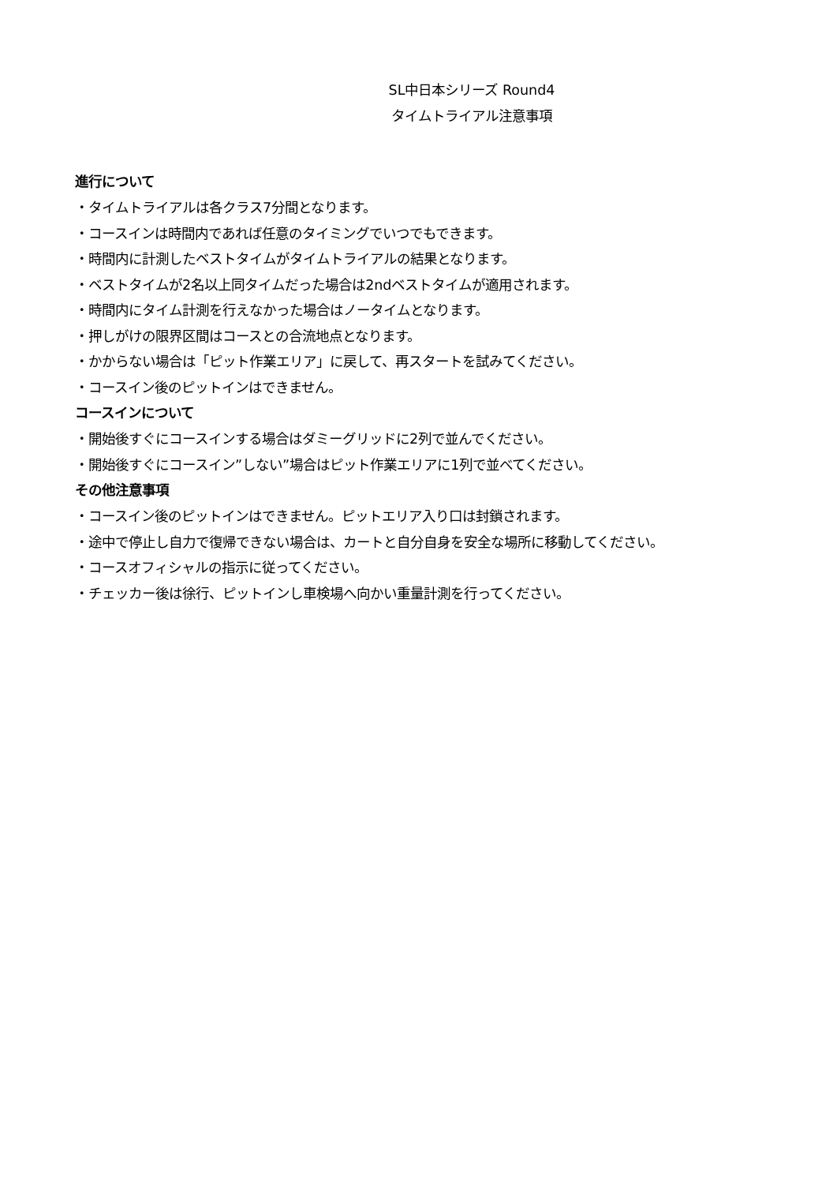SL中日本シリーズ Round4
タイムトライアル注意事項
進行について
・タイムトライアルは各クラス7分間となります。
・コースインは時間内であれば任意のタイミングでいつでもできます。
・時間内に計測したベストタイムがタイムトライアルの結果となります。
・ベストタイムが2名以上同タイムだった場合は2ndベストタイムが適用されます。
・時間内にタイム計測を行えなかった場合はノータイムとなります。
・押しがけの限界区間はコースとの合流地点となります。
・かからない場合は「ピット作業エリア」に戻して、再スタートを試みてください。
・コースイン後のピットインはできません。
コースインについて
・開始後すぐにコースインする場合はダミーグリッドに2列で並んでください。
・開始後すぐにコースイン”しない”場合はピット作業エリアに1列で並べてください。
その他注意事項
・コースイン後のピットインはできません。ピットエリア入り口は封鎖されます。
・途中で停止し自力で復帰できない場合は、カートと自分自身を安全な場所に移動してください。
・コースオフィシャルの指示に従ってください。
・チェッカー後は徐行、ピットインし車検場へ向かい重量計測を行ってください。